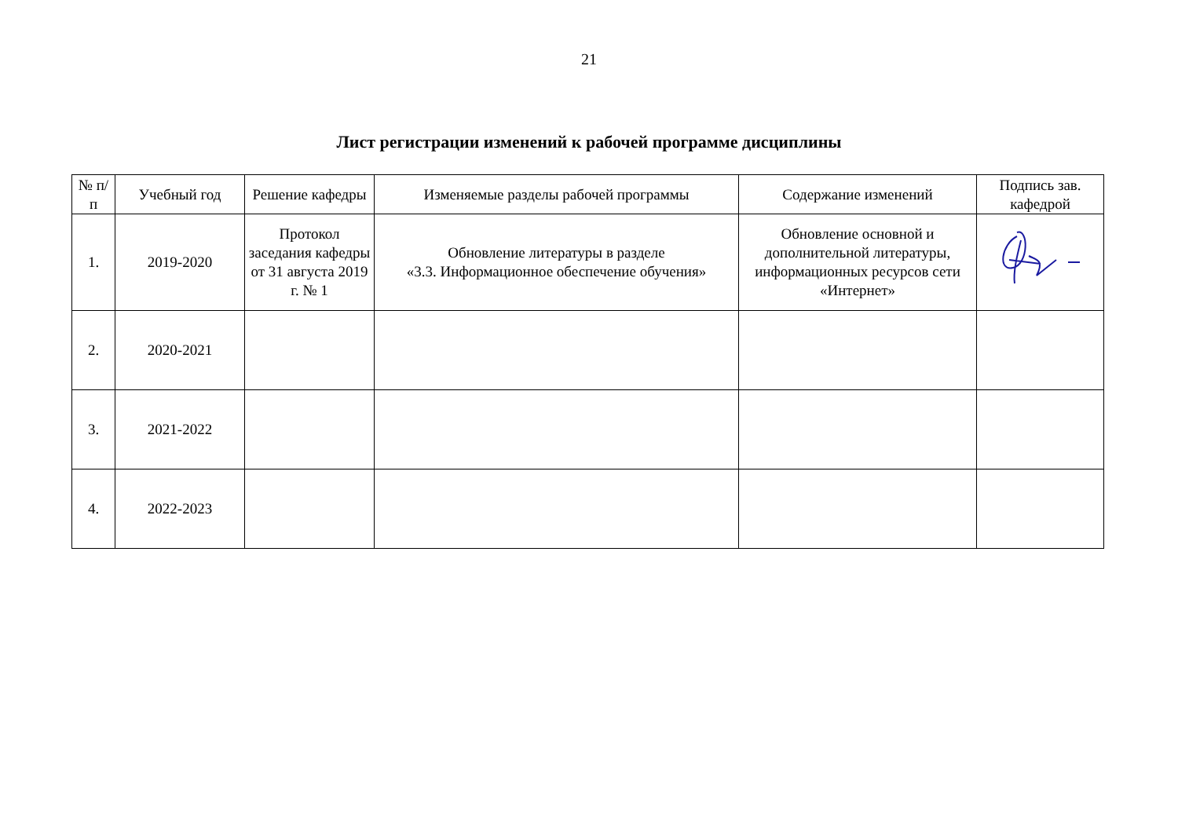21
Лист регистрации изменений к рабочей программе дисциплины
| № п/п | Учебный год | Решение кафедры | Изменяемые разделы рабочей программы | Содержание изменений | Подпись зав. кафедрой |
| --- | --- | --- | --- | --- | --- |
| 1. | 2019-2020 | Протокол заседания кафедры от 31 августа 2019 г. № 1 | Обновление литературы в разделе «3.3. Информационное обеспечение обучения» | Обновление основной и дополнительной литературы, информационных ресурсов сети «Интернет» | |
| 2. | 2020-2021 | | | | |
| 3. | 2021-2022 | | | | |
| 4. | 2022-2023 | | | | |